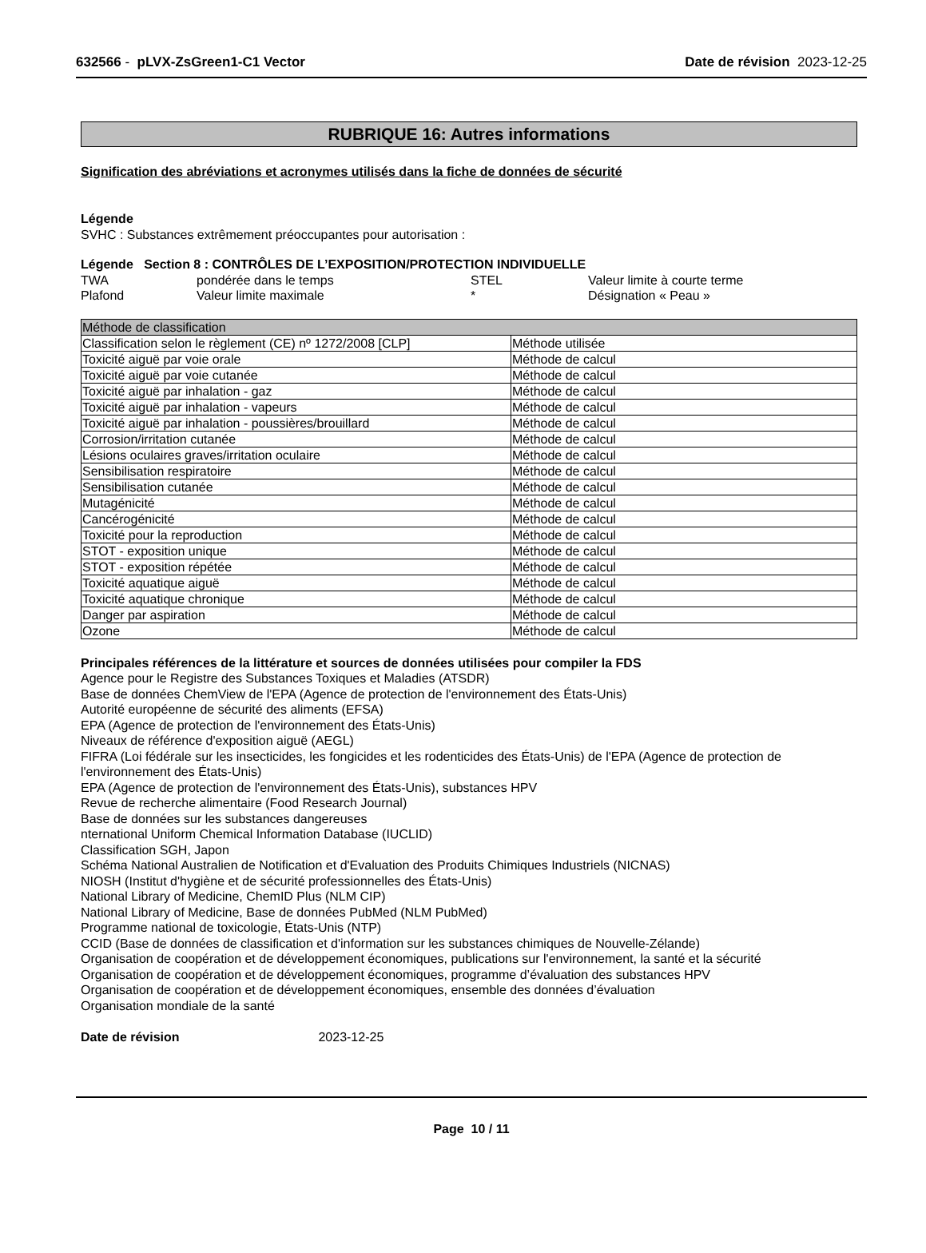632566 - pLVX-ZsGreen1-C1 Vector
Date de révision 2023-12-25
RUBRIQUE 16: Autres informations
Signification des abréviations et acronymes utilisés dans la fiche de données de sécurité
Légende
SVHC : Substances extrêmement préoccupantes pour autorisation :
Légende Section 8 : CONTRÔLES DE L’EXPOSITION/PROTECTION INDIVIDUELLE
| TWA | pondérée dans le temps | STEL | Valeur limite à courte terme |
| Plafond | Valeur limite maximale | * | Désignation « Peau » |
| Méthode de classification | |
| Classification selon le règlement (CE) nº 1272/2008 [CLP] | Méthode utilisée |
| Toxicité aiguë par voie orale | Méthode de calcul |
| Toxicité aiguë par voie cutanée | Méthode de calcul |
| Toxicité aiguë par inhalation - gaz | Méthode de calcul |
| Toxicité aiguë par inhalation - vapeurs | Méthode de calcul |
| Toxicité aiguë par inhalation - poussières/brouillard | Méthode de calcul |
| Corrosion/irritation cutanée | Méthode de calcul |
| Lésions oculaires graves/irritation oculaire | Méthode de calcul |
| Sensibilisation respiratoire | Méthode de calcul |
| Sensibilisation cutanée | Méthode de calcul |
| Mutagénicité | Méthode de calcul |
| Cancérogénicité | Méthode de calcul |
| Toxicité pour la reproduction | Méthode de calcul |
| STOT - exposition unique | Méthode de calcul |
| STOT - exposition répétée | Méthode de calcul |
| Toxicité aquatique aiguë | Méthode de calcul |
| Toxicité aquatique chronique | Méthode de calcul |
| Danger par aspiration | Méthode de calcul |
| Ozone | Méthode de calcul |
Principales références de la littérature et sources de données utilisées pour compiler la FDS
Agence pour le Registre des Substances Toxiques et Maladies (ATSDR)
Base de données ChemView de l'EPA (Agence de protection de l'environnement des États-Unis)
Autorité européenne de sécurité des aliments (EFSA)
EPA (Agence de protection de l'environnement des États-Unis)
Niveaux de référence d'exposition aiguë (AEGL)
FIFRA (Loi fédérale sur les insecticides, les fongicides et les rodenticides des États-Unis) de l'EPA (Agence de protection de l'environnement des États-Unis)
EPA (Agence de protection de l'environnement des États-Unis), substances HPV
Revue de recherche alimentaire (Food Research Journal)
Base de données sur les substances dangereuses
nternational Uniform Chemical Information Database (IUCLID)
Classification SGH, Japon
Schéma National Australien de Notification et d'Evaluation des Produits Chimiques Industriels (NICNAS)
NIOSH (Institut d'hygiène et de sécurité professionnelles des États-Unis)
National Library of Medicine, ChemID Plus (NLM CIP)
National Library of Medicine, Base de données PubMed (NLM PubMed)
Programme national de toxicologie, États-Unis (NTP)
CCID (Base de données de classification et d'information sur les substances chimiques de Nouvelle-Zélande)
Organisation de coopération et de développement économiques, publications sur l'environnement, la santé et la sécurité
Organisation de coopération et de développement économiques, programme d’évaluation des substances HPV
Organisation de coopération et de développement économiques, ensemble des données d’évaluation
Organisation mondiale de la santé
Date de révision 2023-12-25
Page 10 / 11